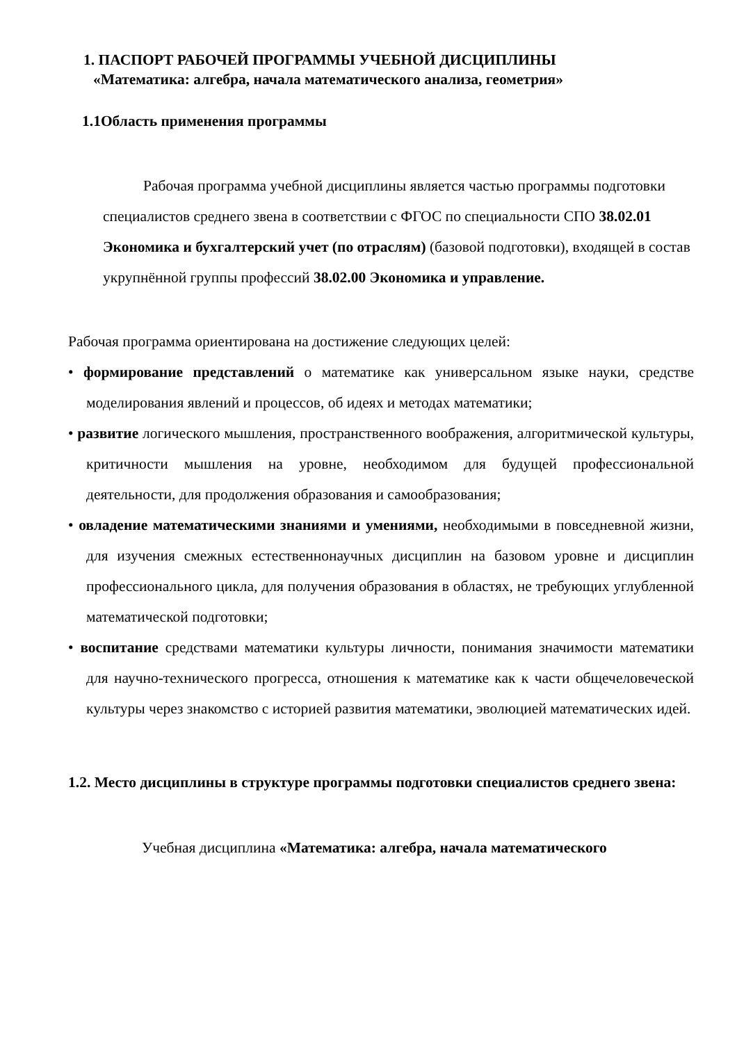1. ПАСПОРТ РАБОЧЕЙ ПРОГРАММЫ УЧЕБНОЙ ДИСЦИПЛИНЫ
«Математика: алгебра, начала математического анализа, геометрия»
1.1Область применения программы
Рабочая программа учебной дисциплины является частью программы подготовки специалистов среднего звена в соответствии с ФГОС по специальности СПО 38.02.01 Экономика и бухгалтерский учет (по отраслям) (базовой подготовки), входящей в состав укрупнённой группы профессий 38.02.00 Экономика и управление.
Рабочая программа ориентирована на достижение следующих целей:
• формирование представлений о математике как универсальном языке науки, средстве моделирования явлений и процессов, об идеях и методах математики;
• развитие логического мышления, пространственного воображения, алгоритмической культуры, критичности мышления на уровне, необходимом для будущей профессиональной деятельности, для продолжения образования и самообразования;
• овладение математическими знаниями и умениями, необходимыми в повседневной жизни, для изучения смежных естественнонаучных дисциплин на базовом уровне и дисциплин профессионального цикла, для получения образования в областях, не требующих углубленной математической подготовки;
• воспитание средствами математики культуры личности, понимания значимости математики для научно-технического прогресса, отношения к математике как к части общечеловеческой культуры через знакомство с историей развития математики, эволюцией математических идей.
1.2. Место дисциплины в структуре программы подготовки специалистов среднего звена:
Учебная дисциплина «Математика: алгебра, начала математического